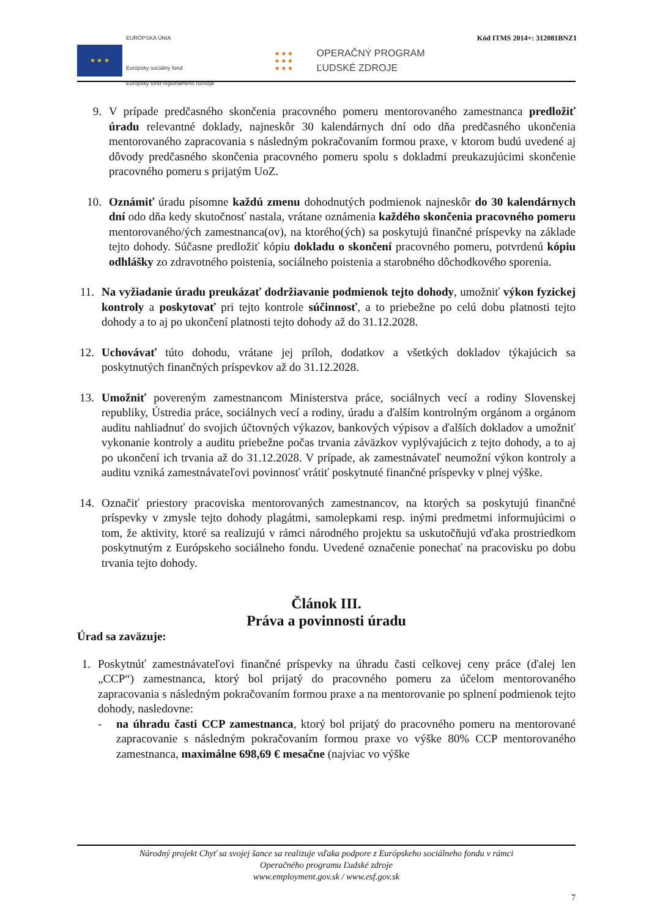Kód ITMS 2014+: 312081BNZ1
★ ★ ★
EURÓPSKA ÚNIA
Európsky sociálny fond
Európsky fond regionálneho rozvoja
● ● ●
● ● ●
● ● ●
OPERAČNÝ PROGRAM
ĽUDSKÉ ZDROJE
9. V prípade predčasného skončenia pracovného pomeru mentorovaného zamestnanca predložiť úradu relevantné doklady, najneskôr 30 kalendárnych dní odo dňa predčasného ukončenia mentorovaného zapracovania s následným pokračovaním formou praxe, v ktorom budú uvedené aj dôvody predčasného skončenia pracovného pomeru spolu s dokladmi preukazujúcimi skončenie pracovného pomeru s prijatým UoZ.
10. Oznámiť úradu písomne každú zmenu dohodnutých podmienok najneskôr do 30 kalendárnych dní odo dňa kedy skutočnosť nastala, vrátane oznámenia každého skončenia pracovného pomeru mentorovaného/ých zamestnanca(ov), na ktorého(ých) sa poskytujú finančné príspevky na základe tejto dohody. Súčasne predložiť kópiu dokladu o skončení pracovného pomeru, potvrdenú kópiu odhlášky zo zdravotného poistenia, sociálneho poistenia a starobného dôchodkového sporenia.
11.
Na vyžiadanie úradu preukázať dodržiavanie podmienok tejto dohody, umožniť výkon fyzickej kontroly a poskytovať pri tejto kontrole súčinnosť, a to priebežne po celú dobu platnosti tejto dohody a to aj po ukončení platnosti tejto dohody až do 31.12.2028.
12.
Uchovávať túto dohodu, vrátane jej príloh, dodatkov a všetkých dokladov týkajúcich sa poskytnutých finančných príspevkov až do 31.12.2028.
13.
Umožniť povereným zamestnancom Ministerstva práce, sociálnych vecí a rodiny Slovenskej republiky, Ústredia práce, sociálnych vecí a rodiny, úradu a ďalším kontrolným orgánom a orgánom auditu nahliadnuť do svojich účtovných výkazov, bankových výpisov a ďalších dokladov a umožniť vykonanie kontroly a auditu priebežne počas trvania záväzkov vyplývajúcich z tejto dohody, a to aj po ukončení ich trvania až do 31.12.2028. V prípade, ak zamestnávateľ neumožní výkon kontroly a auditu vzniká zamestnávateľovi povinnosť vrátiť poskytnuté finančné príspevky v plnej výške.
14.
Označiť priestory pracoviska mentorovaných zamestnancov, na ktorých sa poskytujú finančné príspevky v zmysle tejto dohody plagátmi, samolepkami resp. inými predmetmi informujúcimi o tom, že aktivity, ktoré sa realizujú v rámci národného projektu sa uskutočňujú vďaka prostriedkom poskytnutým z Európskeho sociálneho fondu. Uvedené označenie ponechať na pracovisku po dobu trvania tejto dohody.
Článok III.
Práva a povinnosti úradu
Úrad sa zaväzuje:
1.
Poskytnúť zamestnávateľovi finančné príspevky na úhradu časti celkovej ceny práce (ďalej len „CCP“) zamestnanca, ktorý bol prijatý do pracovného pomeru za účelom mentorovaného zapracovania s následným pokračovaním formou praxe a na mentorovanie po splnení podmienok tejto dohody, nasledovne:
- na úhradu časti CCP zamestnanca, ktorý bol prijatý do pracovného pomeru na mentorované zapracovanie s následným pokračovaním formou praxe vo výške 80% CCP mentorovaného zamestnanca, maximálne 698,69 € mesačne (najviac vo výške
Národný projekt Chyť sa svojej šance sa realizuje vďaka podpore z Európskeho sociálneho fondu v rámci
Operačného programu Ľudské zdroje
www.employment.gov.sk / www.esf.gov.sk
7